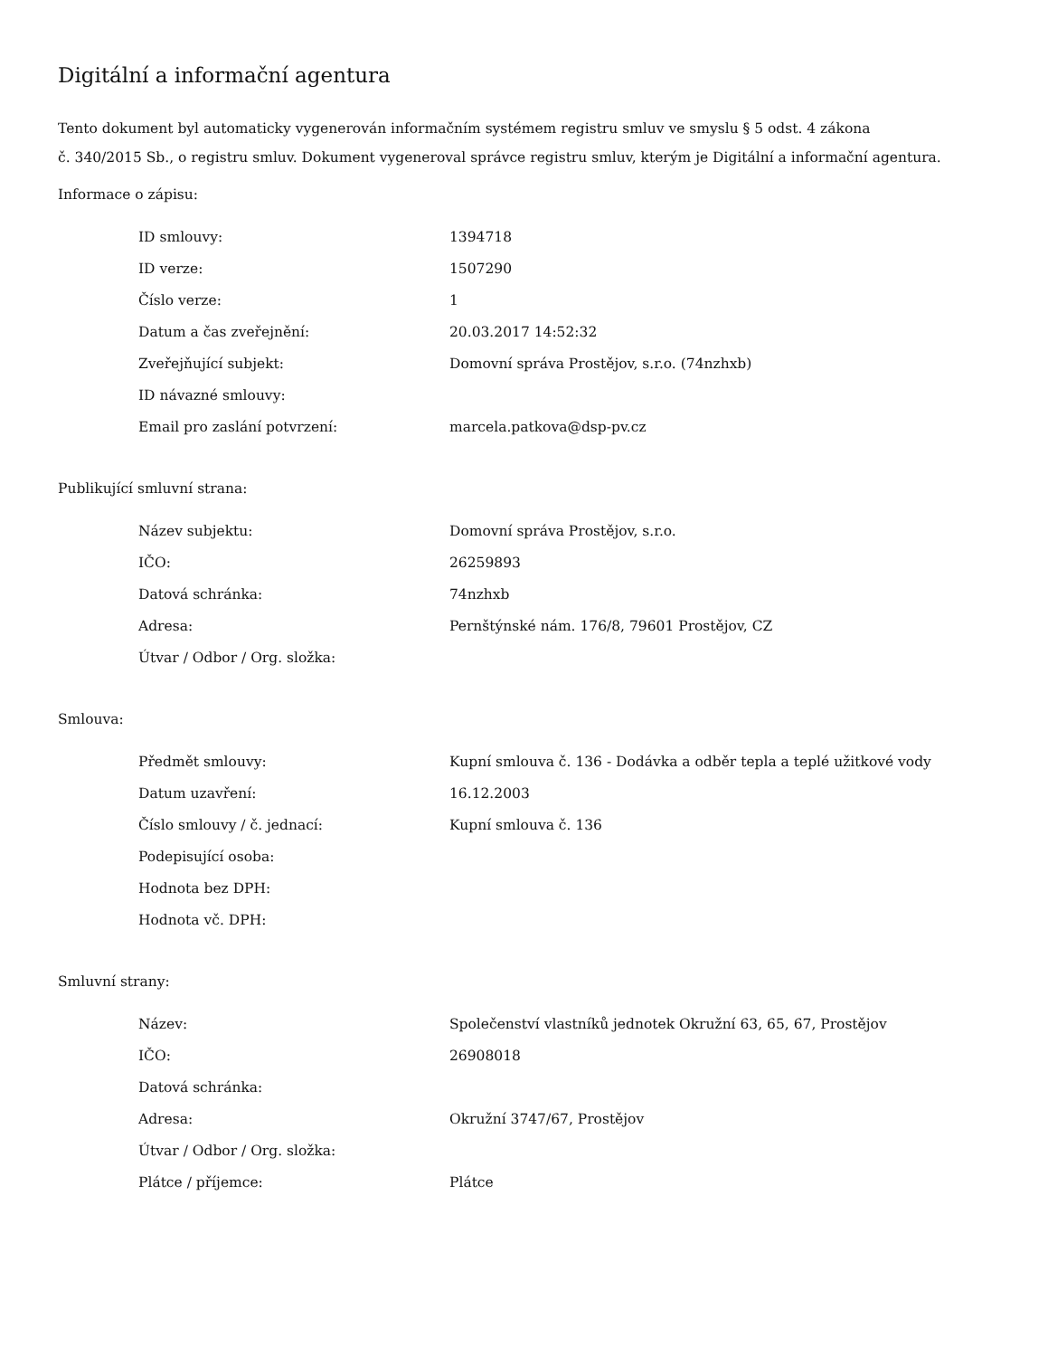Digitální a informační agentura
Tento dokument byl automaticky vygenerován informačním systémem registru smluv ve smyslu § 5 odst. 4 zákona
č. 340/2015 Sb., o registru smluv. Dokument vygeneroval správce registru smluv, kterým je Digitální a informační agentura.
Informace o zápisu:
| ID smlouvy: | 1394718 |
| ID verze: | 1507290 |
| Číslo verze: | 1 |
| Datum a čas zveřejnění: | 20.03.2017 14:52:32 |
| Zveřejňující subjekt: | Domovní správa Prostějov, s.r.o. (74nzhxb) |
| ID návazné smlouvy: | |
| Email pro zaslání potvrzení: | marcela.patkova@dsp-pv.cz |
Publikující smluvní strana:
| Název subjektu: | Domovní správa Prostějov, s.r.o. |
| IČO: | 26259893 |
| Datová schránka: | 74nzhxb |
| Adresa: | Pernštýnské nám. 176/8, 79601 Prostějov, CZ |
| Útvar / Odbor / Org. složka: | |
Smlouva:
| Předmět smlouvy: | Kupní smlouva č. 136 - Dodávka a odběr tepla a teplé užitkové vody |
| Datum uzavření: | 16.12.2003 |
| Číslo smlouvy / č. jednací: | Kupní smlouva č. 136 |
| Podepisující osoba: | |
| Hodnota bez DPH: | |
| Hodnota vč. DPH: | |
Smluvní strany:
| Název: | Společenství vlastníků jednotek Okružní 63, 65, 67, Prostějov |
| IČO: | 26908018 |
| Datová schránka: | |
| Adresa: | Okružní 3747/67, Prostějov |
| Útvar / Odbor / Org. složka: | |
| Plátce / příjemce: | Plátce |